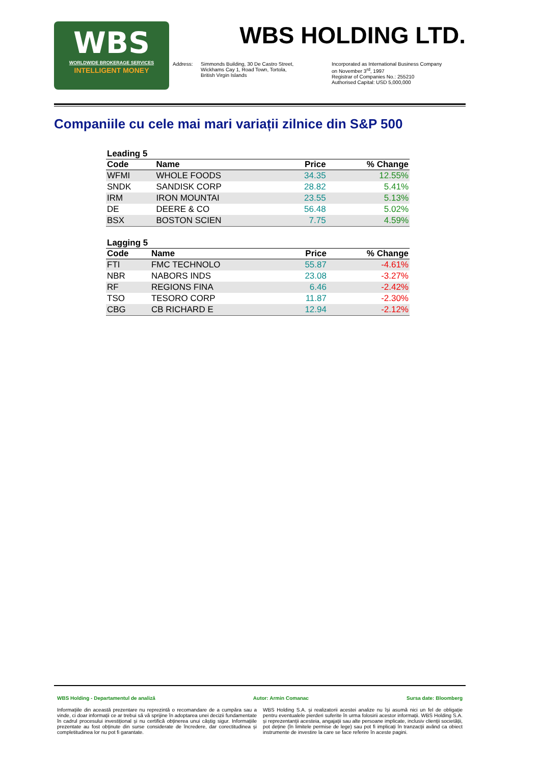WBS
WORLDWIDE BROKERAGE SERVICES
INTELLIGENT MONEY
WBS HOLDING LTD.
Address: Simmonds Building, 30 De Castro Street,
Wickhams Cay 1, Road Town, Tortola,
British Virgin Islands
Incorporated as International Business Company
on November 3<sup>rd</sup>, 1997
Registrar of Companies No.: 255210
Authorised Capital: USD 5,000,000
Companiile cu cele mai mari variații zilnice din S&P 500
Leading 5
| Code | Name | Price | % Change |
| --- | --- | --- | --- |
| WFMI | WHOLE FOODS | 34.35 | 12.55% |
| SNDK | SANDISK CORP | 28.82 | 5.41% |
| IRM | IRON MOUNTAI | 23.55 | 5.13% |
| DE | DEERE & CO | 56.48 | 5.02% |
| BSX | BOSTON SCIEN | 7.75 | 4.59% |
Lagging 5
| Code | Name | Price | % Change |
| --- | --- | --- | --- |
| FTI | FMC TECHNOLO | 55.87 | -4.61% |
| NBR | NABORS INDS | 23.08 | -3.27% |
| RF | REGIONS FINA | 6.46 | -2.42% |
| TSO | TESORO CORP | 11.87 | -2.30% |
| CBG | CB RICHARD E | 12.94 | -2.12% |
WBS Holding - Departamentul de analiză Autor: Armin Comanac Sursa date: Bloomberg
Informațiile din această prezentare nu reprezintă o recomandare de a cumpăra sau a vinde, ci doar informații ce ar trebui să vă sprijine în adoptarea unei decizii fundamentate în cadrul procesului investițional și nu certifică obținerea unui câștig sigur. Informațiile prezentate au fost obținute din surse considerate de încredere, dar corectitudinea și completitudinea lor nu pot fi garantate.
WBS Holding S.A. și realizatorii acestei analize nu își asumă nici un fel de obligație pentru eventualele pierderi suferite în urma folosirii acestor informații. WBS Holding S.A. și reprezentanții acesteia, angajații sau alte persoane implicate, inclusiv clienții societății, pot deține (în limitele permise de lege) sau pot fi implicați în tranzacții având ca obiect instrumente de investire la care se face referire în aceste pagini.